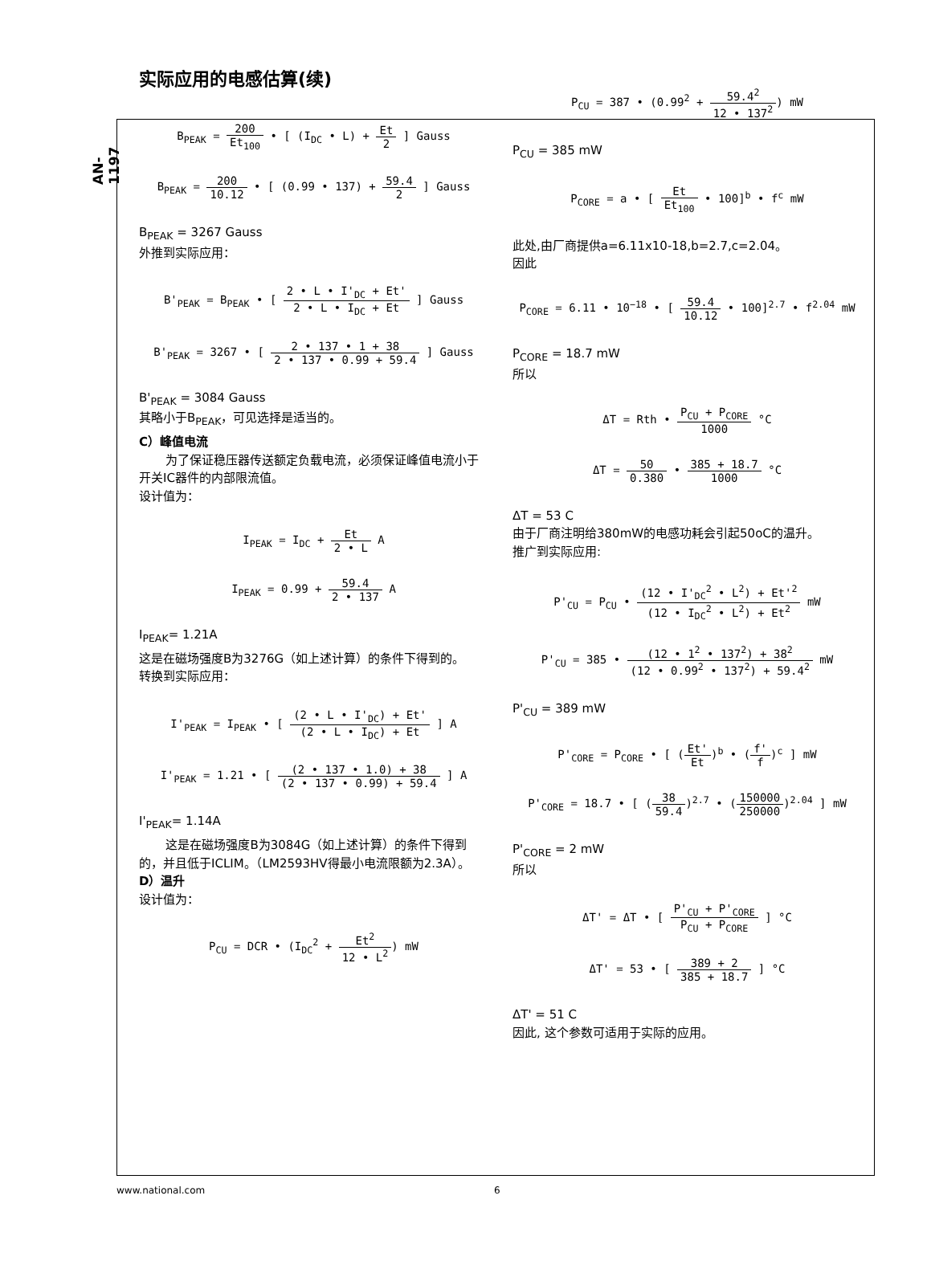AN-1197
实际应用的电感估算(续)
B<sub>PEAK</sub> = 200 Et<sub>100</sub> • [ (I<sub>DC</sub> • L) + Et 2 ] Gauss
B<sub>PEAK</sub> = 200 10.12 • [ (0.99 • 137) + 59.4 2 ] Gauss
B<sub>PEAK</sub> = 3267 Gauss
外推到实际应用：
B'<sub>PEAK</sub> = B<sub>PEAK</sub> • [ 2 • L • I'<sub>DC</sub> + Et' 2 • L • I<sub>DC</sub> + Et ] Gauss
B'<sub>PEAK</sub> = 3267 • [ 2 • 137 • 1 + 38 2 • 137 • 0.99 + 59.4 ] Gauss
B'<sub>PEAK</sub> = 3084 Gauss
其略小于B<sub>PEAK</sub>，可见选择是适当的。
C）峰值电流
为了保证稳压器传送额定负载电流，必须保证峰值电流小于开关IC器件的内部限流值。
设计值为：
I<sub>PEAK</sub> = I<sub>DC</sub> + Et 2 • L A
I<sub>PEAK</sub> = 0.99 + 59.4 2 • 137 A
I<sub>PEAK</sub>= 1.21A
这是在磁场强度B为3276G（如上述计算）的条件下得到的。
转换到实际应用：
I'<sub>PEAK</sub> = I<sub>PEAK</sub> • [ (2 • L • I'<sub>DC</sub>) + Et' (2 • L • I<sub>DC</sub>) + Et ] A
I'<sub>PEAK</sub> = 1.21 • [ (2 • 137 • 1.0) + 38 (2 • 137 • 0.99) + 59.4 ] A
I'<sub>PEAK</sub>= 1.14A
这是在磁场强度B为3084G（如上述计算）的条件下得到的，并且低于ICLIM。（LM2593HV得最小电流限额为2.3A）。
D）温升
设计值为：
P<sub>CU</sub> = DCR • (I<sub>DC</sub><sup>2</sup> + Et<sup>2</sup> 12 • L<sup>2</sup>) mW
P<sub>CU</sub> = 387 • (0.99<sup>2</sup> + 59.4<sup>2</sup> 12 • 137<sup>2</sup>) mW
P<sub>CU</sub> = 385 mW
P<sub>CORE</sub> = a • [ Et Et<sub>100</sub> • 100]<sup>b</sup> • f<sup>c</sup> mW
此处,由厂商提供a=6.11x10-18,b=2.7,c=2.04。
因此
P<sub>CORE</sub> = 6.11 • 10<sup>−18</sup> • [ 59.4 10.12 • 100]<sup>2.7</sup> • f<sup>2.04</sup> mW
P<sub>CORE</sub> = 18.7 mW
所以
ΔT = Rth • P<sub>CU</sub> + P<sub>CORE</sub> 1000 °C
ΔT = 50 0.380 • 385 + 18.7 1000 °C
ΔT = 53 C
由于厂商注明给380mW的电感功耗会引起50oC的温升。
推广到实际应用:
P'<sub>CU</sub> = P<sub>CU</sub> • (12 • I'<sub>DC</sub><sup>2</sup> • L<sup>2</sup>) + Et'<sup>2</sup> (12 • I<sub>DC</sub><sup>2</sup> • L<sup>2</sup>) + Et<sup>2</sup> mW
P'<sub>CU</sub> = 385 • (12 • 1<sup>2</sup> • 137<sup>2</sup>) + 38<sup>2</sup> (12 • 0.99<sup>2</sup> • 137<sup>2</sup>) + 59.4<sup>2</sup> mW
P'<sub>CU</sub> = 389 mW
P'<sub>CORE</sub> = P<sub>CORE</sub> • [ (Et' Et)<sup>b</sup> • (f' f)<sup>c</sup> ] mW
P'<sub>CORE</sub> = 18.7 • [ (38 59.4)<sup>2.7</sup> • (150000 250000)<sup>2.04</sup> ] mW
P'<sub>CORE</sub> = 2 mW
所以
ΔT' = ΔT • [ P'<sub>CU</sub> + P'<sub>CORE</sub> P<sub>CU</sub> + P<sub>CORE</sub> ] °C
ΔT' = 53 • [ 389 + 2 385 + 18.7 ] °C
ΔT' = 51 C
因此, 这个参数可适用于实际的应用。
www.national.com 6